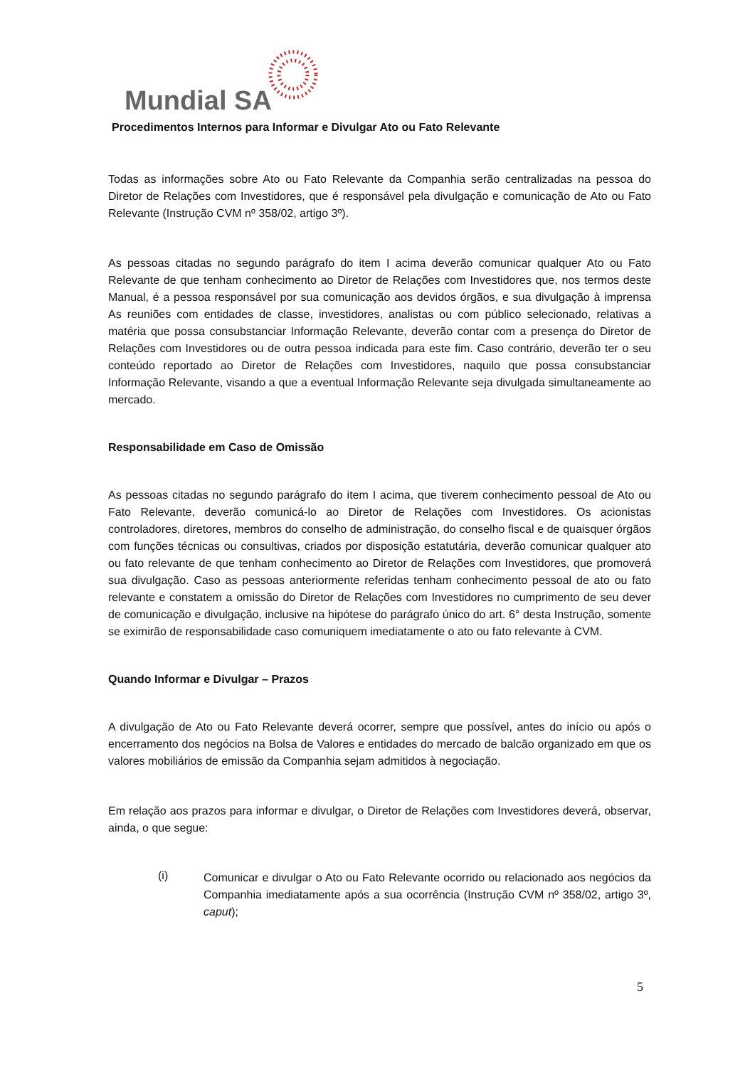Mundial SA
Procedimentos Internos para Informar e Divulgar Ato ou Fato Relevante
Todas as informações sobre Ato ou Fato Relevante da Companhia serão centralizadas na pessoa do Diretor de Relações com Investidores, que é responsável pela divulgação e comunicação de Ato ou Fato Relevante (Instrução CVM nº 358/02, artigo 3º).
As pessoas citadas no segundo parágrafo do item I acima deverão comunicar qualquer Ato ou Fato Relevante de que tenham conhecimento ao Diretor de Relações com Investidores que, nos termos deste Manual, é a pessoa responsável por sua comunicação aos devidos órgãos, e sua divulgação à imprensa As reuniões com entidades de classe, investidores, analistas ou com público selecionado, relativas a matéria que possa consubstanciar Informação Relevante, deverão contar com a presença do Diretor de Relações com Investidores ou de outra pessoa indicada para este fim. Caso contrário, deverão ter o seu conteúdo reportado ao Diretor de Relações com Investidores, naquilo que possa consubstanciar Informação Relevante, visando a que a eventual Informação Relevante seja divulgada simultaneamente ao mercado.
Responsabilidade em Caso de Omissão
As pessoas citadas no segundo parágrafo do item I acima, que tiverem conhecimento pessoal de Ato ou Fato Relevante, deverão comunicá-lo ao Diretor de Relações com Investidores. Os acionistas controladores, diretores, membros do conselho de administração, do conselho fiscal e de quaisquer órgãos com funções técnicas ou consultivas, criados por disposição estatutária, deverão comunicar qualquer ato ou fato relevante de que tenham conhecimento ao Diretor de Relações com Investidores, que promoverá sua divulgação. Caso as pessoas anteriormente referidas tenham conhecimento pessoal de ato ou fato relevante e constatem a omissão do Diretor de Relações com Investidores no cumprimento de seu dever de comunicação e divulgação, inclusive na hipótese do parágrafo único do art. 6° desta Instrução, somente se eximirão de responsabilidade caso comuniquem imediatamente o ato ou fato relevante à CVM.
Quando Informar e Divulgar – Prazos
A divulgação de Ato ou Fato Relevante deverá ocorrer, sempre que possível, antes do início ou após o encerramento dos negócios na Bolsa de Valores e entidades do mercado de balcão organizado em que os valores mobiliários de emissão da Companhia sejam admitidos à negociação.
Em relação aos prazos para informar e divulgar, o Diretor de Relações com Investidores deverá, observar, ainda, o que segue:
(i)
Comunicar e divulgar o Ato ou Fato Relevante ocorrido ou relacionado aos negócios da Companhia imediatamente após a sua ocorrência (Instrução CVM nº 358/02, artigo 3º, caput);
5